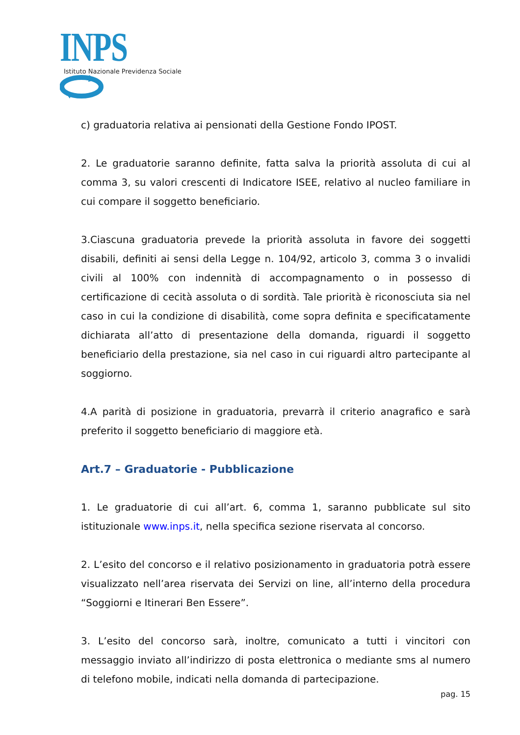INPS
Istituto Nazionale Previdenza Sociale
c) graduatoria relativa ai pensionati della Gestione Fondo IPOST.
2. Le graduatorie saranno definite, fatta salva la priorità assoluta di cui al comma 3, su valori crescenti di Indicatore ISEE, relativo al nucleo familiare in cui compare il soggetto beneficiario.
3.Ciascuna graduatoria prevede la priorità assoluta in favore dei soggetti disabili, definiti ai sensi della Legge n. 104/92, articolo 3, comma 3 o invalidi civili al 100% con indennità di accompagnamento o in possesso di certificazione di cecità assoluta o di sordità. Tale priorità è riconosciuta sia nel caso in cui la condizione di disabilità, come sopra definita e specificatamente dichiarata all’atto di presentazione della domanda, riguardi il soggetto beneficiario della prestazione, sia nel caso in cui riguardi altro partecipante al soggiorno.
4.A parità di posizione in graduatoria, prevarrà il criterio anagrafico e sarà preferito il soggetto beneficiario di maggiore età.
Art.7 – Graduatorie - Pubblicazione
1. Le graduatorie di cui all’art. 6, comma 1, saranno pubblicate sul sito istituzionale www.inps.it, nella specifica sezione riservata al concorso.
2. L’esito del concorso e il relativo posizionamento in graduatoria potrà essere visualizzato nell’area riservata dei Servizi on line, all’interno della procedura “Soggiorni e Itinerari Ben Essere”.
3. L’esito del concorso sarà, inoltre, comunicato a tutti i vincitori con messaggio inviato all’indirizzo di posta elettronica o mediante sms al numero di telefono mobile, indicati nella domanda di partecipazione.
pag. 15